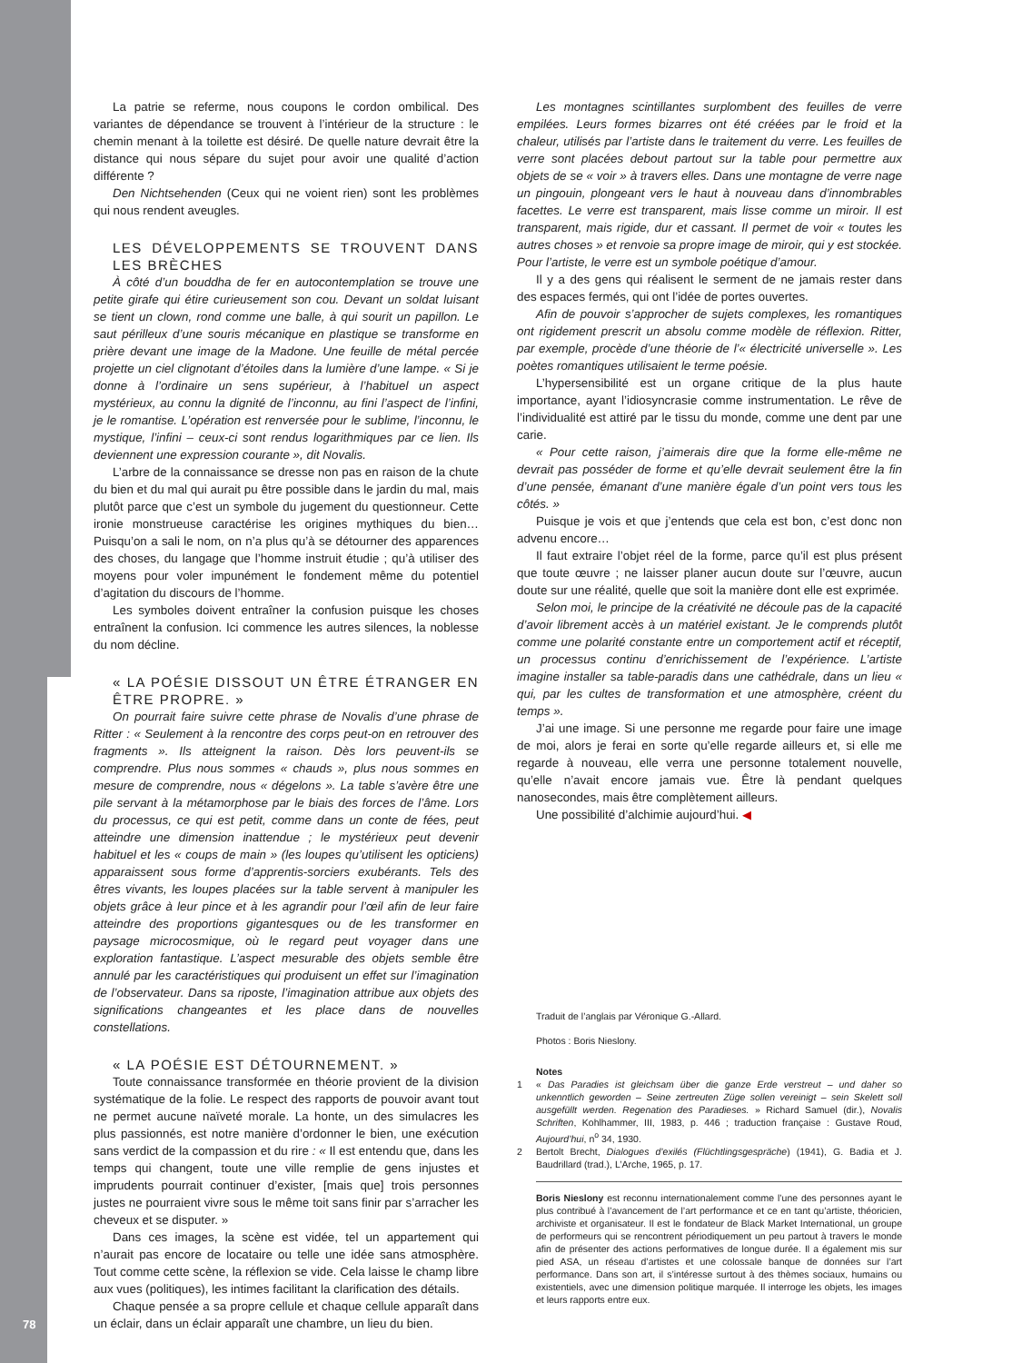La patrie se referme, nous coupons le cordon ombilical. Des variantes de dépendance se trouvent à l’intérieur de la structure : le chemin menant à la toilette est désiré. De quelle nature devrait être la distance qui nous sépare du sujet pour avoir une qualité d’action différente ?
Den Nichtsehenden (Ceux qui ne voient rien) sont les problèmes qui nous rendent aveugles.
LES DÉVELOPPEMENTS SE TROUVENT DANS LES BRÈCHES
À côté d’un bouddha de fer en autocontemplation se trouve une petite girafe qui étire curieusement son cou. Devant un soldat luisant se tient un clown, rond comme une balle, à qui sourit un papillon. Le saut périlleux d’une souris mécanique en plastique se transforme en prière devant une image de la Madone. Une feuille de métal percée projette un ciel clignotant d’étoiles dans la lumière d’une lampe. « Si je donne à l’ordinaire un sens supérieur, à l’habituel un aspect mystérieux, au connu la dignité de l’inconnu, au fini l’aspect de l’infini, je le romantise. L’opération est renversée pour le sublime, l’inconnu, le mystique, l’infini – ceux-ci sont rendus logarithmiques par ce lien. Ils deviennent une expression courante », dit Novalis.
L’arbre de la connaissance se dresse non pas en raison de la chute du bien et du mal qui aurait pu être possible dans le jardin du mal, mais plutôt parce que c’est un symbole du jugement du questionneur. Cette ironie monstrueuse caractérise les origines mythiques du bien… Puisqu’on a sali le nom, on n’a plus qu’à se détourner des apparences des choses, du langage que l’homme instruit étudie ; qu’à utiliser des moyens pour voler impunément le fondement même du potentiel d’agitation du discours de l’homme.
Les symboles doivent entraîner la confusion puisque les choses entraînent la confusion. Ici commence les autres silences, la noblesse du nom décline.
« LA POÉSIE DISSOUT UN ÊTRE ÉTRANGER EN ÊTRE PROPRE. »
On pourrait faire suivre cette phrase de Novalis d’une phrase de Ritter : « Seulement à la rencontre des corps peut-on en retrouver des fragments ». Ils atteignent la raison. Dès lors peuvent-ils se comprendre. Plus nous sommes « chauds », plus nous sommes en mesure de comprendre, nous « dégelons ». La table s’avère être une pile servant à la métamorphose par le biais des forces de l’âme. Lors du processus, ce qui est petit, comme dans un conte de fées, peut atteindre une dimension inattendue ; le mystérieux peut devenir habituel et les « coups de main » (les loupes qu’utilisent les opticiens) apparaissent sous forme d’apprentis-sorciers exubérants. Tels des êtres vivants, les loupes placées sur la table servent à manipuler les objets grâce à leur pince et à les agrandir pour l’œil afin de leur faire atteindre des proportions gigantesques ou de les transformer en paysage microcosmique, où le regard peut voyager dans une exploration fantastique. L’aspect mesurable des objets semble être annulé par les caractéristiques qui produisent un effet sur l’imagination de l’observateur. Dans sa riposte, l’imagination attribue aux objets des significations changeantes et les place dans de nouvelles constellations.
« LA POÉSIE EST DÉTOURNEMENT. »
Toute connaissance transformée en théorie provient de la division systématique de la folie. Le respect des rapports de pouvoir avant tout ne permet aucune naïveté morale. La honte, un des simulacres les plus passionnés, est notre manière d’ordonner le bien, une exécution sans verdict de la compassion et du rire : « Il est entendu que, dans les temps qui changent, toute une ville remplie de gens injustes et imprudents pourrait continuer d’exister, [mais que] trois personnes justes ne pourraient vivre sous le même toit sans finir par s’arracher les cheveux et se disputer. »
Dans ces images, la scène est vidée, tel un appartement qui n’aurait pas encore de locataire ou telle une idée sans atmosphère. Tout comme cette scène, la réflexion se vide. Cela laisse le champ libre aux vues (politiques), les intimes facilitant la clarification des détails.
Chaque pensée a sa propre cellule et chaque cellule apparaît dans un éclair, dans un éclair apparaît une chambre, un lieu du bien.
Les montagnes scintillantes surplombent des feuilles de verre empilées. Leurs formes bizarres ont été créées par le froid et la chaleur, utilisés par l’artiste dans le traitement du verre. Les feuilles de verre sont placées debout partout sur la table pour permettre aux objets de se « voir » à travers elles. Dans une montagne de verre nage un pingouin, plongeant vers le haut à nouveau dans d’innombrables facettes. Le verre est transparent, mais lisse comme un miroir. Il est transparent, mais rigide, dur et cassant. Il permet de voir « toutes les autres choses » et renvoie sa propre image de miroir, qui y est stockée. Pour l’artiste, le verre est un symbole poétique d’amour.
Il y a des gens qui réalisent le serment de ne jamais rester dans des espaces fermés, qui ont l’idée de portes ouvertes.
Afin de pouvoir s’approcher de sujets complexes, les romantiques ont rigidement prescrit un absolu comme modèle de réflexion. Ritter, par exemple, procède d’une théorie de l’« électricité universelle ». Les poètes romantiques utilisaient le terme poésie.
L’hypersensibilité est un organe critique de la plus haute importance, ayant l’idiosyncrasie comme instrumentation. Le rêve de l’individualité est attiré par le tissu du monde, comme une dent par une carie.
« Pour cette raison, j’aimerais dire que la forme elle-même ne devrait pas posséder de forme et qu’elle devrait seulement être la fin d’une pensée, émanant d’une manière égale d’un point vers tous les côtés. »
Puisque je vois et que j’entends que cela est bon, c’est donc non advenu encore…
Il faut extraire l’objet réel de la forme, parce qu’il est plus présent que toute œuvre ; ne laisser planer aucun doute sur l’œuvre, aucun doute sur une réalité, quelle que soit la manière dont elle est exprimée.
Selon moi, le principe de la créativité ne découle pas de la capacité d’avoir librement accès à un matériel existant. Je le comprends plutôt comme une polarité constante entre un comportement actif et réceptif, un processus continu d’enrichissement de l’expérience. L’artiste imagine installer sa table-paradis dans une cathédrale, dans un lieu « qui, par les cultes de transformation et une atmosphère, créent du temps ».
J’ai une image. Si une personne me regarde pour faire une image de moi, alors je ferai en sorte qu’elle regarde ailleurs et, si elle me regarde à nouveau, elle verra une personne totalement nouvelle, qu’elle n’avait encore jamais vue. Être là pendant quelques nanosecondes, mais être complètement ailleurs.
Une possibilité d’alchimie aujourd’hui. ◀
Traduit de l’anglais par Véronique G.-Allard.
Photos : Boris Nieslony.
Notes
1 « Das Paradies ist gleichsam über die ganze Erde verstreut – und daher so unkenntlich geworden – Seine zertreuten Züge sollen vereinigt – sein Skelett soll ausgefüllt werden. Regenation des Paradieses. » Richard Samuel (dir.), Novalis Schriften, Kohlhammer, III, 1983, p. 446 ; traduction française : Gustave Roud, Aujourd’hui, n<sup>o</sup> 34, 1930.
2 Bertolt Brecht, Dialogues d’exilés (Flüchtlingsgespräche) (1941), G. Badia et J. Baudrillard (trad.), L’Arche, 1965, p. 17.
Boris Nieslony est reconnu internationalement comme l’une des personnes ayant le plus contribué à l’avancement de l’art performance et ce en tant qu’artiste, théoricien, archiviste et organisateur. Il est le fondateur de Black Market International, un groupe de performeurs qui se rencontrent périodiquement un peu partout à travers le monde afin de présenter des actions performatives de longue durée. Il a également mis sur pied ASA, un réseau d’artistes et une colossale banque de données sur l’art performance. Dans son art, il s’intéresse surtout à des thèmes sociaux, humains ou existentiels, avec une dimension politique marquée. Il interroge les objets, les images et leurs rapports entre eux.
78